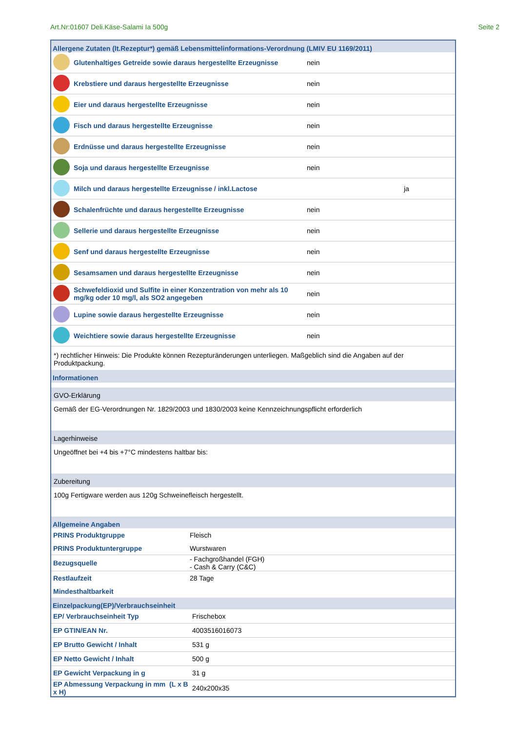Art.Nr:01607 Deli.Käse-Salami Ia 500g Seite 2
Allergene Zutaten (lt.Rezeptur*) gemäß Lebensmittelinformations-Verordnung (LMIV EU 1169/2011)
| | Glutenhaltiges Getreide sowie daraus hergestellte Erzeugnisse | nein | |
| | Krebstiere und daraus hergestellte Erzeugnisse | nein | |
| | Eier und daraus hergestellte Erzeugnisse | nein | |
| | Fisch und daraus hergestellte Erzeugnisse | nein | |
| | Erdnüsse und daraus hergestellte Erzeugnisse | nein | |
| | Soja und daraus hergestellte Erzeugnisse | nein | |
| | Milch und daraus hergestellte Erzeugnisse / inkl.Lactose | | ja |
| | Schalenfrüchte und daraus hergestellte Erzeugnisse | nein | |
| | Sellerie und daraus hergestellte Erzeugnisse | nein | |
| | Senf und daraus hergestellte Erzeugnisse | nein | |
| | Sesamsamen und daraus hergestellte Erzeugnisse | nein | |
| | Schwefeldioxid und Sulfite in einer Konzentration von mehr als 10 mg/kg oder 10 mg/l, als SO2 angegeben | nein | |
| | Lupine sowie daraus hergestellte Erzeugnisse | nein | |
| | Weichtiere sowie daraus hergestellte Erzeugnisse | nein | |
*) rechtlicher Hinweis: Die Produkte können Rezepturänderungen unterliegen. Maßgeblich sind die Angaben auf der Produktpackung.
Informationen
GVO-Erklärung
Gemäß der EG-Verordnungen Nr. 1829/2003 und 1830/2003 keine Kennzeichnungspflicht erforderlich
Lagerhinweise
Ungeöffnet bei +4 bis +7°C mindestens haltbar bis:
Zubereitung
100g Fertigware werden aus 120g Schweinefleisch hergestellt.
Allgemeine Angaben
| PRINS Produktgruppe | Fleisch |
| PRINS Produktuntergruppe | Wurstwaren |
| Bezugsquelle | - Fachgroßhandel (FGH) - Cash & Carry (C&C) |
| Restlaufzeit | 28 Tage |
| Mindesthaltbarkeit | |
Einzelpackung(EP)/Verbrauchseinheit
| EP/ Verbrauchseinheit Typ | Frischebox |
| EP GTIN/EAN Nr. | 4003516016073 |
| EP Brutto Gewicht / Inhalt | 531 g |
| EP Netto Gewicht / Inhalt | 500 g |
| EP Gewicht Verpackung in g | 31 g |
| EP Abmessung Verpackung in mm (L x B x H) | 240x200x35 |